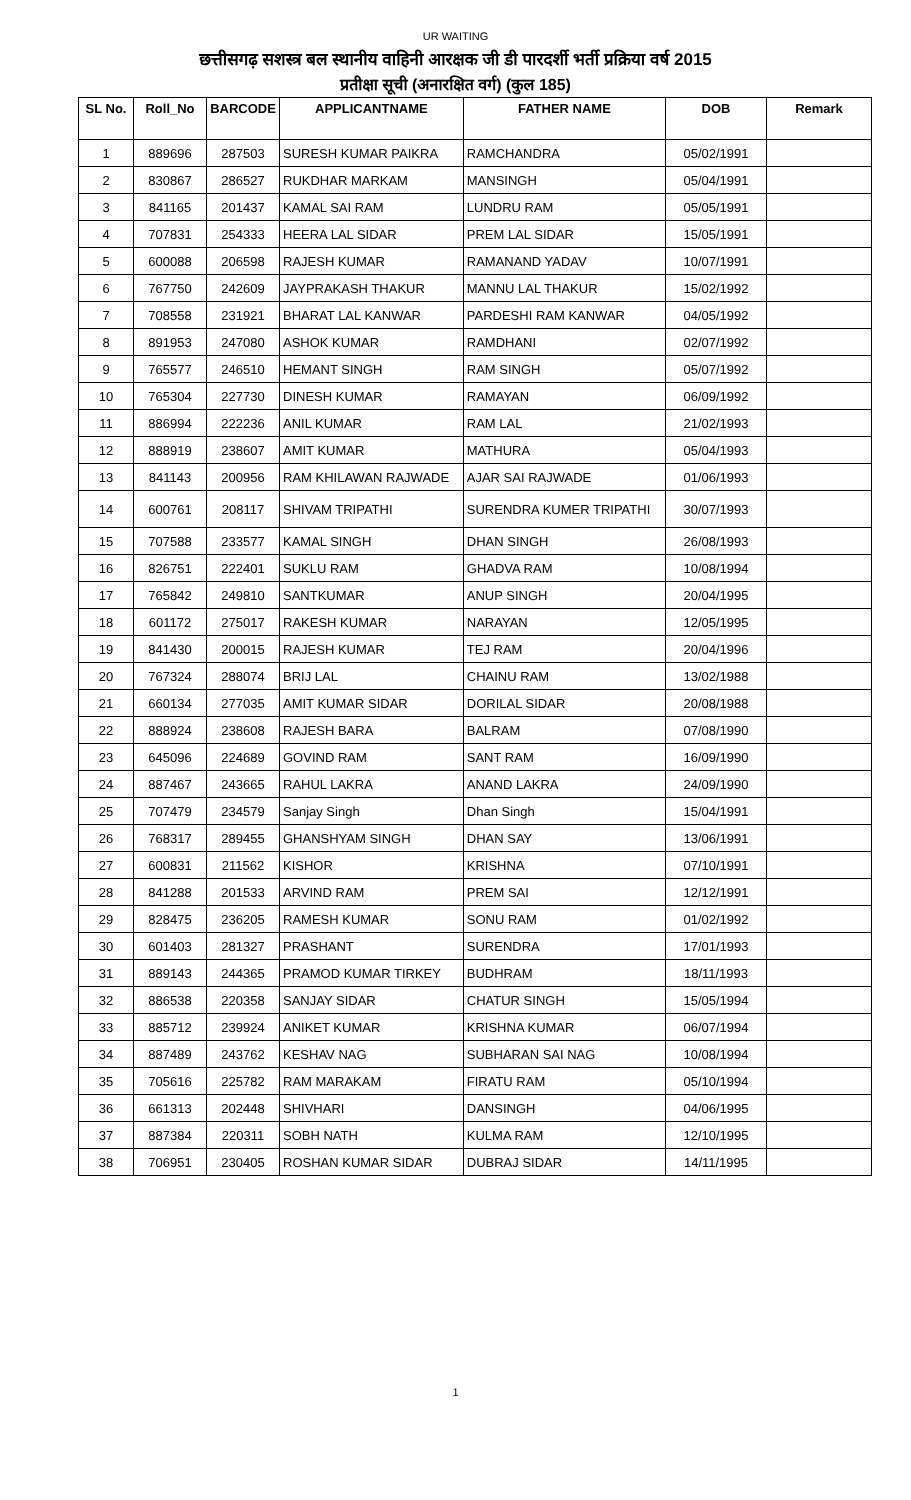UR WAITING
छत्तीसगढ़ सशस्त्र बल स्थानीय वाहिनी आरक्षक जी डी पारदर्शी भर्ती प्रक्रिया वर्ष 2015
प्रतीक्षा सूची (अनारक्षित वर्ग) (कुल 185)
| SL No. | Roll_No | BARCODE | APPLICANTNAME | FATHER NAME | DOB | Remark |
| --- | --- | --- | --- | --- | --- | --- |
| 1 | 889696 | 287503 | SURESH KUMAR PAIKRA | RAMCHANDRA | 05/02/1991 | |
| 2 | 830867 | 286527 | RUKDHAR MARKAM | MANSINGH | 05/04/1991 | |
| 3 | 841165 | 201437 | KAMAL SAI RAM | LUNDRU RAM | 05/05/1991 | |
| 4 | 707831 | 254333 | HEERA LAL SIDAR | PREM LAL SIDAR | 15/05/1991 | |
| 5 | 600088 | 206598 | RAJESH KUMAR | RAMANAND YADAV | 10/07/1991 | |
| 6 | 767750 | 242609 | JAYPRAKASH THAKUR | MANNU LAL THAKUR | 15/02/1992 | |
| 7 | 708558 | 231921 | BHARAT LAL KANWAR | PARDESHI RAM KANWAR | 04/05/1992 | |
| 8 | 891953 | 247080 | ASHOK KUMAR | RAMDHANI | 02/07/1992 | |
| 9 | 765577 | 246510 | HEMANT SINGH | RAM SINGH | 05/07/1992 | |
| 10 | 765304 | 227730 | DINESH KUMAR | RAMAYAN | 06/09/1992 | |
| 11 | 886994 | 222236 | ANIL KUMAR | RAM LAL | 21/02/1993 | |
| 12 | 888919 | 238607 | AMIT KUMAR | MATHURA | 05/04/1993 | |
| 13 | 841143 | 200956 | RAM KHILAWAN RAJWADE | AJAR SAI RAJWADE | 01/06/1993 | |
| 14 | 600761 | 208117 | SHIVAM TRIPATHI | SURENDRA KUMER TRIPATHI | 30/07/1993 | |
| 15 | 707588 | 233577 | KAMAL SINGH | DHAN SINGH | 26/08/1993 | |
| 16 | 826751 | 222401 | SUKLU RAM | GHADVA RAM | 10/08/1994 | |
| 17 | 765842 | 249810 | SANTKUMAR | ANUP SINGH | 20/04/1995 | |
| 18 | 601172 | 275017 | RAKESH KUMAR | NARAYAN | 12/05/1995 | |
| 19 | 841430 | 200015 | RAJESH KUMAR | TEJ RAM | 20/04/1996 | |
| 20 | 767324 | 288074 | BRIJ LAL | CHAINU RAM | 13/02/1988 | |
| 21 | 660134 | 277035 | AMIT KUMAR SIDAR | DORILAL SIDAR | 20/08/1988 | |
| 22 | 888924 | 238608 | RAJESH BARA | BALRAM | 07/08/1990 | |
| 23 | 645096 | 224689 | GOVIND RAM | SANT RAM | 16/09/1990 | |
| 24 | 887467 | 243665 | RAHUL LAKRA | ANAND LAKRA | 24/09/1990 | |
| 25 | 707479 | 234579 | Sanjay Singh | Dhan Singh | 15/04/1991 | |
| 26 | 768317 | 289455 | GHANSHYAM SINGH | DHAN SAY | 13/06/1991 | |
| 27 | 600831 | 211562 | KISHOR | KRISHNA | 07/10/1991 | |
| 28 | 841288 | 201533 | ARVIND RAM | PREM SAI | 12/12/1991 | |
| 29 | 828475 | 236205 | RAMESH KUMAR | SONU RAM | 01/02/1992 | |
| 30 | 601403 | 281327 | PRASHANT | SURENDRA | 17/01/1993 | |
| 31 | 889143 | 244365 | PRAMOD KUMAR TIRKEY | BUDHRAM | 18/11/1993 | |
| 32 | 886538 | 220358 | SANJAY SIDAR | CHATUR SINGH | 15/05/1994 | |
| 33 | 885712 | 239924 | ANIKET KUMAR | KRISHNA KUMAR | 06/07/1994 | |
| 34 | 887489 | 243762 | KESHAV NAG | SUBHARAN SAI NAG | 10/08/1994 | |
| 35 | 705616 | 225782 | RAM MARAKAM | FIRATU RAM | 05/10/1994 | |
| 36 | 661313 | 202448 | SHIVHARI | DANSINGH | 04/06/1995 | |
| 37 | 887384 | 220311 | SOBH NATH | KULMA RAM | 12/10/1995 | |
| 38 | 706951 | 230405 | ROSHAN KUMAR SIDAR | DUBRAJ SIDAR | 14/11/1995 | |
1